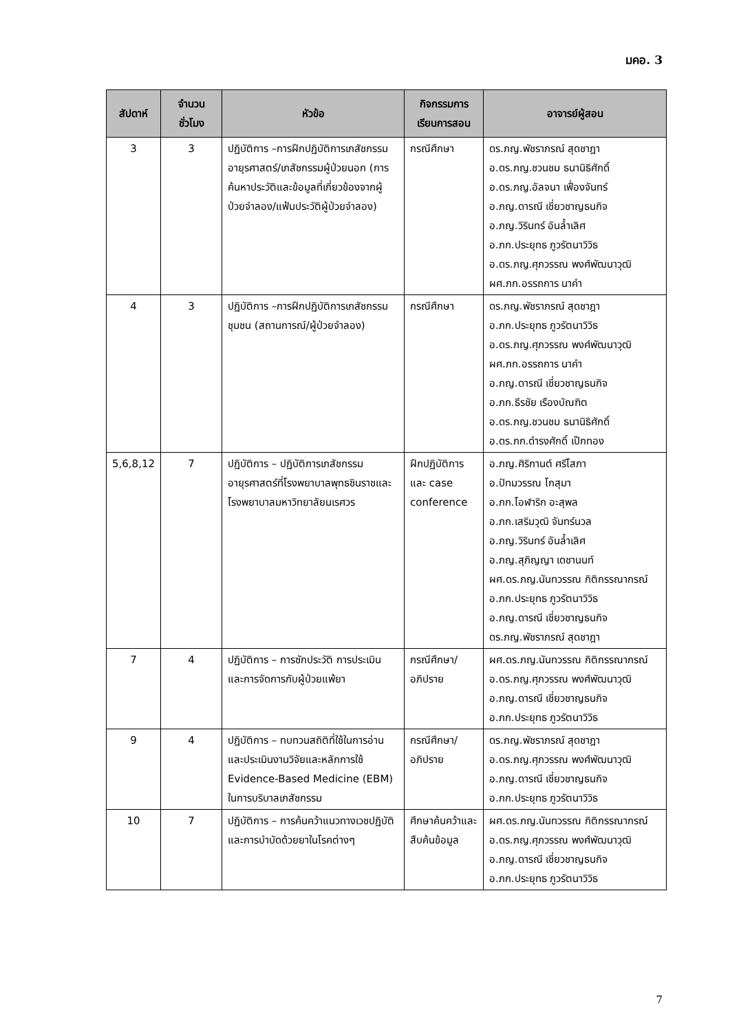มคอ. 3
| สัปดาห์ | จำนวนชั่วโมง | หัวข้อ | กิจกรรมการเรียนการสอน | อาจารย์ผู้สอน |
| --- | --- | --- | --- | --- |
| 3 | 3 | ปฏิบัติการ –การฝึกปฏิบัติการเภสัชกรรมอายุรศาสตร์/เภสัชกรรมผู้ป่วยนอก (การค้นหาประวัติและข้อมูลที่เกี่ยวข้องจากผู้ป่วยจำลอง/แฟ้มประวัติผู้ป่วยจำลอง) | กรณีศึกษา | ดร.ภญ.พัชราภรณ์ สุดชาฎา อ.ดร.ภญ.ชวนชม ธนานิธิศักดิ์ อ.ดร.ภญ.อัลจนา เฟื่องจันทร์ อ.ภญ.ดารณี เชี่ยวชาญธนกิจ อ.ภญ.วิรินทร์ อันล้ำเลิศ อ.ภก.ประยุทธ ภูวรัตนาวิวิธ อ.ดร.ภญ.ศุภวรรณ พงศ์พัฒนาวุฒิ ผศ.ภก.อรรถการ นาคำ |
| 4 | 3 | ปฏิบัติการ –การฝึกปฏิบัติการเภสัชกรรมชุมชน (สถานการณ์/ผู้ป่วยจำลอง) | กรณีศึกษา | ดร.ภญ.พัชราภรณ์ สุดชาฎา อ.ภก.ประยุทธ ภูวรัตนาวิวิธ อ.ดร.ภญ.ศุภวรรณ พงศ์พัฒนาวุฒิ ผศ.ภก.อรรถการ นาคำ อ.ภญ.ดารณี เชี่ยวชาญธนกิจ อ.ภก.ธีรชัย เรืองบัณฑิต อ.ดร.ภญ.ชวนชม ธนานิธิศักดิ์ อ.ดร.ภก.ดำรงศักดิ์ เป๊กทอง |
| 5,6,8,12 | 7 | ปฏิบัติการ – ปฏิบัติการเภสัชกรรมอายุรศาสตร์ที่โรงพยาบาลพุทธชินราชและโรงพยาบาลมหาวิทยาลัยนเรศวร | ฝึกปฏิบัติการ และ case conference | อ.ภญ.ศิริกานต์ ศรีโสภา อ.ปัทมวรรณ โกสุมา อ.ภก.โอฬาริก อะสุพล อ.ภก.เสริมวุฒิ จันทร์นวล อ.ภญ.วิรินทร์ อันล้ำเลิศ อ.ภญ.สุภิญญา เดชานนท์ ผศ.ดร.ภญ.นันทวรรณ กิติกรรณากรณ์ อ.ภก.ประยุทธ ภูวรัตนาวิวิธ อ.ภญ.ดารณี เชี่ยวชาญธนกิจ ดร.ภญ.พัชราภรณ์ สุดชาฎา |
| 7 | 4 | ปฏิบัติการ – การซักประวัติ การประเมิน และการจัดการกับผู้ป่วยแพ้ยา | กรณีศึกษา/ อภิปราย | ผศ.ดร.ภญ.นันทวรรณ กิติกรรณากรณ์ อ.ดร.ภญ.ศุภวรรณ พงศ์พัฒนาวุฒิ อ.ภญ.ดารณี เชี่ยวชาญธนกิจ อ.ภก.ประยุทธ ภูวรัตนาวิวิธ |
| 9 | 4 | ปฏิบัติการ – ทบทวนสถิติที่ใช้ในการอ่านและประเมินงานวิจัยและหลักการใช้ Evidence-Based Medicine (EBM) ในการบริบาลเภสัชกรรม | กรณีศึกษา/ อภิปราย | ดร.ภญ.พัชราภรณ์ สุดชาฎา อ.ดร.ภญ.ศุภวรรณ พงศ์พัฒนาวุฒิ อ.ภญ.ดารณี เชี่ยวชาญธนกิจ อ.ภก.ประยุทธ ภูวรัตนาวิวิธ |
| 10 | 7 | ปฏิบัติการ – การค้นคว้าแนวทางเวชปฏิบัติและการบำบัดด้วยยาในโรคต่างๆ | ศึกษาค้นคว้าและสืบค้นข้อมูล | ผศ.ดร.ภญ.นันทวรรณ กิติกรรณากรณ์ อ.ดร.ภญ.ศุภวรรณ พงศ์พัฒนาวุฒิ อ.ภญ.ดารณี เชี่ยวชาญธนกิจ อ.ภก.ประยุทธ ภูวรัตนาวิวิธ |
7